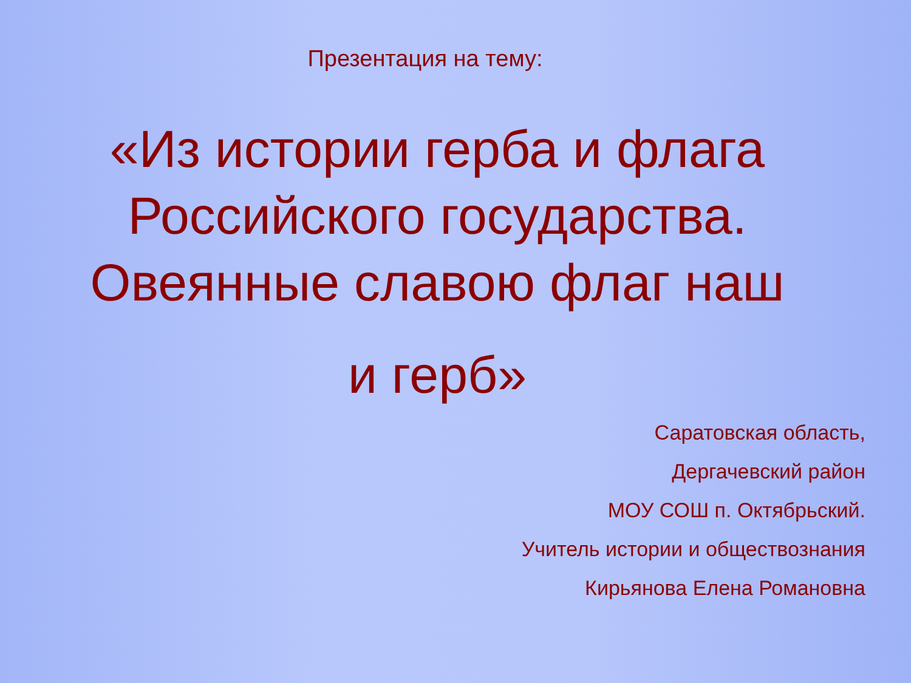Презентация на тему:
«Из истории герба и флага Российского государства. Овеянные славою флаг наш
и герб»
Саратовская область,
Дергачевский район
МОУ СОШ п. Октябрьский.
Учитель истории и обществознания
Кирьянова Елена Романовна